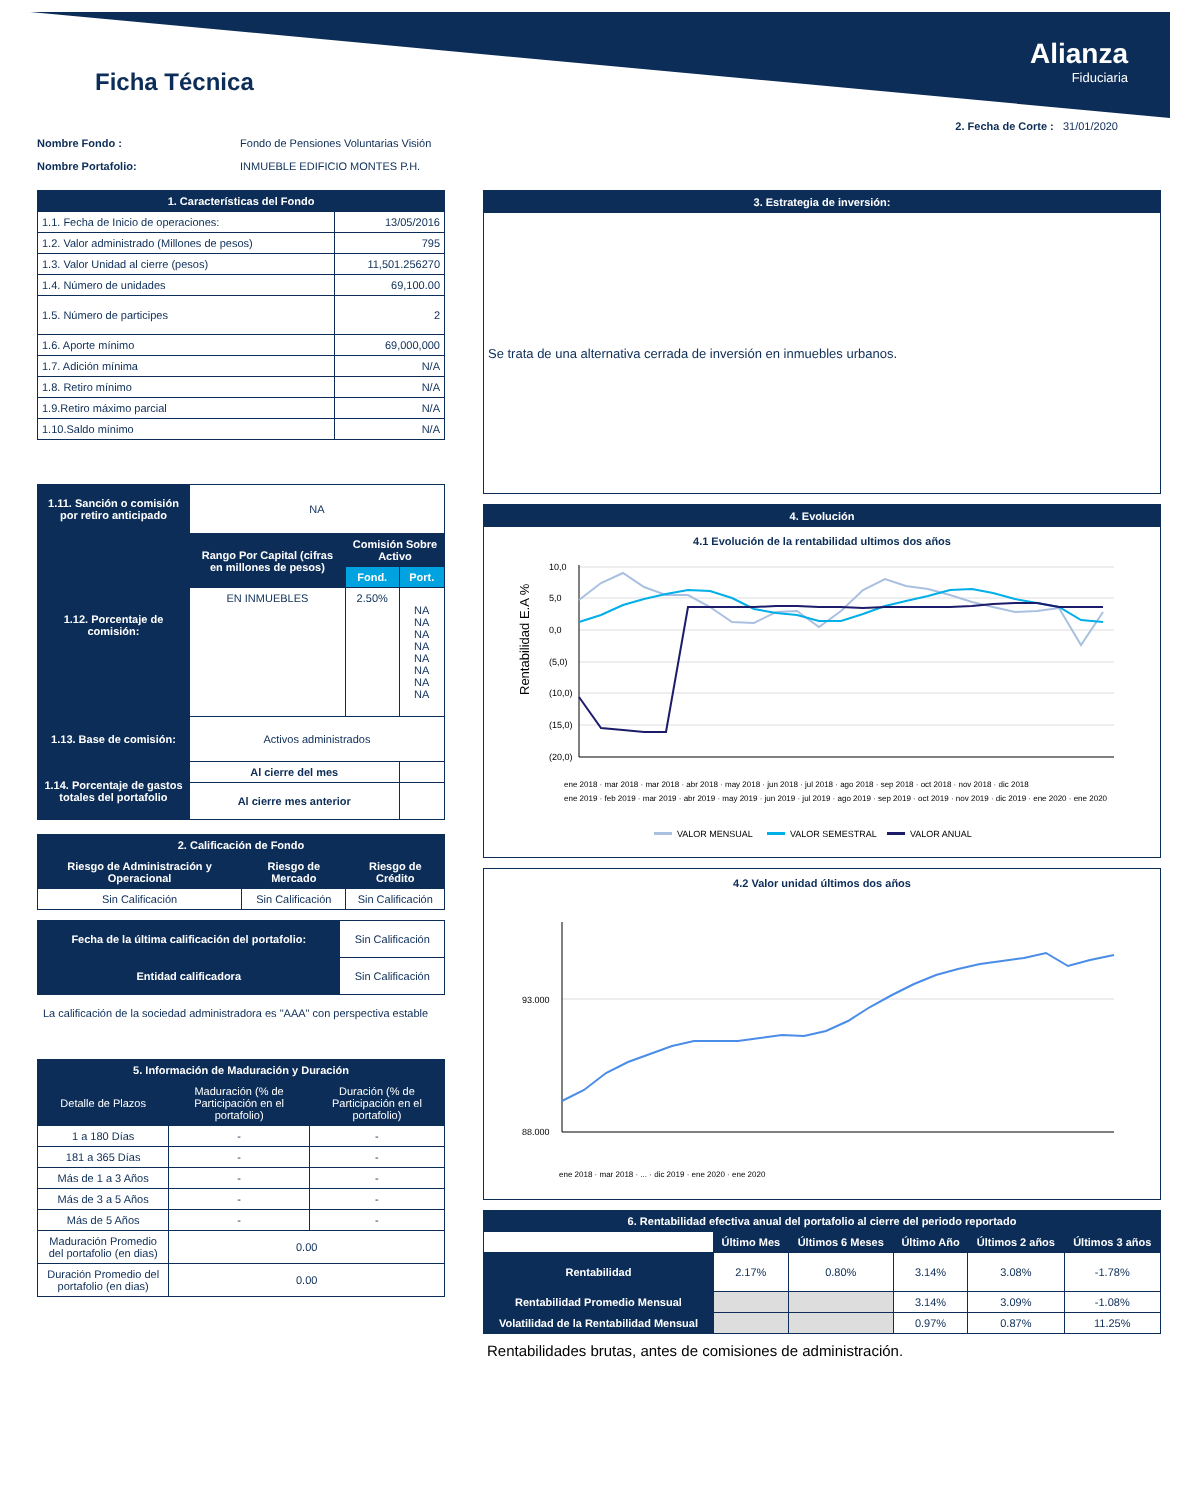Ficha Técnica
Alianza
Fiduciaria
2. Fecha de Corte : 31/01/2020
Nombre Fondo : Fondo de Pensiones Voluntarias Visión
Nombre Portafolio: INMUEBLE EDIFICIO MONTES P.H.
| 1. Características del Fondo | |
| --- | --- |
| 1.1. Fecha de Inicio de operaciones: | 13/05/2016 |
| 1.2. Valor administrado (Millones de pesos) | 795 |
| 1.3. Valor Unidad al cierre (pesos) | 11,501.256270 |
| 1.4. Número de unidades | 69,100.00 |
| 1.5. Número de participes | 2 |
| 1.6. Aporte mínimo | 69,000,000 |
| 1.7. Adición mínima | N/A |
| 1.8. Retiro mínimo | N/A |
| 1.9.Retiro máximo parcial | N/A |
| 1.10.Saldo mínimo | N/A |
| 1.11. Sanción o comisión por retiro anticipado | NA | | |
| 1.12. Porcentaje de comisión: | Rango Por Capital (cifras en millones de pesos) | Comisión Sobre Activo | |
| | | Fond. | Port. |
| | EN INMUEBLES | 2.50% | NA NA NA NA NA NA NA NA |
| 1.13. Base de comisión: | Activos administrados | | |
| 1.14. Porcentaje de gastos totales del portafolio | Al cierre del mes | | |
| | Al cierre mes anterior | | |
| 2. Calificación de Fondo | | |
| --- | --- | --- |
| Riesgo de Administración y Operacional | Riesgo de Mercado | Riesgo de Crédito |
| Sin Calificación | Sin Calificación | Sin Calificación |
| Fecha de la última calificación del portafolio: | Sin Calificación |
| Entidad calificadora | Sin Calificación |
La calificación de la sociedad administradora es "AAA" con perspectiva estable
| 5. Información de Maduración y Duración | | |
| --- | --- | --- |
| Detalle de Plazos | Maduración (% de Participación en el portafolio) | Duración (% de Participación en el portafolio) |
| 1 a 180 Días | - | - |
| 181 a 365 Días | - | - |
| Más de 1 a 3 Años | - | - |
| Más de 3 a 5 Años | - | - |
| Más de 5 Años | - | - |
| Maduración Promedio del portafolio (en dias) | 0.00 | |
| Duración Promedio del portafolio (en dias) | 0.00 | |
3. Estrategia de inversión:
Se trata de una alternativa cerrada de inversión en inmuebles urbanos.
4. Evolución
4.1 Evolución de la rentabilidad ultimos dos años
Rentabilidad E.A %
10,0
5,0
0,0
(5,0)
(10,0)
(15,0)
(20,0)
ene 2018 · mar 2018 · mar 2018 · abr 2018 · may 2018 · jun 2018 · jul 2018 · ago 2018 · sep 2018 · oct 2018 · nov 2018 · dic 2018
ene 2019 · feb 2019 · mar 2019 · abr 2019 · may 2019 · jun 2019 · jul 2019 · ago 2019 · sep 2019 · oct 2019 · nov 2019 · dic 2019 · ene 2020 · ene 2020
VALOR MENSUAL
VALOR SEMESTRAL
VALOR ANUAL
4.2 Valor unidad últimos dos años
93.000
88.000
ene 2018 · mar 2018 · ... · dic 2019 · ene 2020 · ene 2020
| 6. Rentabilidad efectiva anual del portafolio al cierre del periodo reportado | | | | | |
| --- | --- | --- | --- | --- | --- |
| | Último Mes | Últimos 6 Meses | Último Año | Últimos 2 años | Últimos 3 años |
| Rentabilidad | 2.17% | 0.80% | 3.14% | 3.08% | -1.78% |
| Rentabilidad Promedio Mensual | | | 3.14% | 3.09% | -1.08% |
| Volatilidad de la Rentabilidad Mensual | | | 0.97% | 0.87% | 11.25% |
Rentabilidades brutas, antes de comisiones de administración.